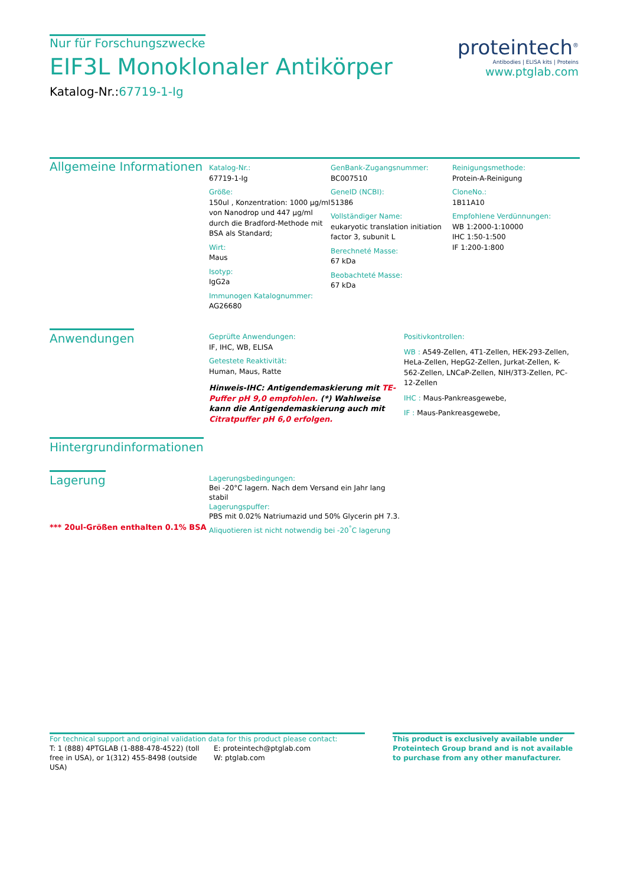Nur für Forschungszwecke
EIF3L Monoklonaler Antikörper
Katalog-Nr.:67719-1-Ig
proteintech<sup>®</sup>
Antibodies | ELISA kits | Proteins
www.ptglab.com
Allgemeine Informationen
Katalog-Nr.:
67719-1-Ig
Größe:
150ul , Konzentration: 1000 μg/ml von Nanodrop und 447 μg/ml durch die Bradford-Methode mit BSA als Standard;
Wirt:
Maus
Isotyp:
IgG2a
Immunogen Katalognummer:
AG26680
GenBank-Zugangsnummer:
BC007510
GeneID (NCBI):
51386
Vollständiger Name:
eukaryotic translation initiation factor 3, subunit L
Berechneté Masse:
67 kDa
Beobachteté Masse:
67 kDa
Reinigungsmethode:
Protein-A-Reinigung
CloneNo.:
1B11A10
Empfohlene Verdünnungen:
WB 1:2000-1:10000
IHC 1:50-1:500
IF 1:200-1:800
Anwendungen
Geprüfte Anwendungen:
IF, IHC, WB, ELISA
Getestete Reaktivität:
Human, Maus, Ratte
Hinweis-IHC: Antigendemaskierung mit TE-Puffer pH 9,0 empfohlen. (*) Wahlweise kann die Antigendemaskierung auch mit Citratpuffer pH 6,0 erfolgen.
Positivkontrollen:
WB : A549-Zellen, 4T1-Zellen, HEK-293-Zellen, HeLa-Zellen, HepG2-Zellen, Jurkat-Zellen, K-562-Zellen, LNCaP-Zellen, NIH/3T3-Zellen, PC-12-Zellen
IHC : Maus-Pankreasgewebe,
IF : Maus-Pankreasgewebe,
Hintergrundinformationen
Lagerung
*** 20ul-Größen enthalten 0.1% BSA
Lagerungsbedingungen:
Bei -20°C lagern. Nach dem Versand ein Jahr lang stabil
Lagerungspuffer:
PBS mit 0.02% Natriumazid und 50% Glycerin pH 7.3.
Aliquotieren ist nicht notwendig bei -20<sup>°</sup>C lagerung
For technical support and original validation data for this product please contact:
T: 1 (888) 4PTGLAB (1-888-478-4522) (toll free in USA), or 1(312) 455-8498 (outside USA)
E: proteintech@ptglab.com
W: ptglab.com
This product is exclusively available under Proteintech Group brand and is not available to purchase from any other manufacturer.